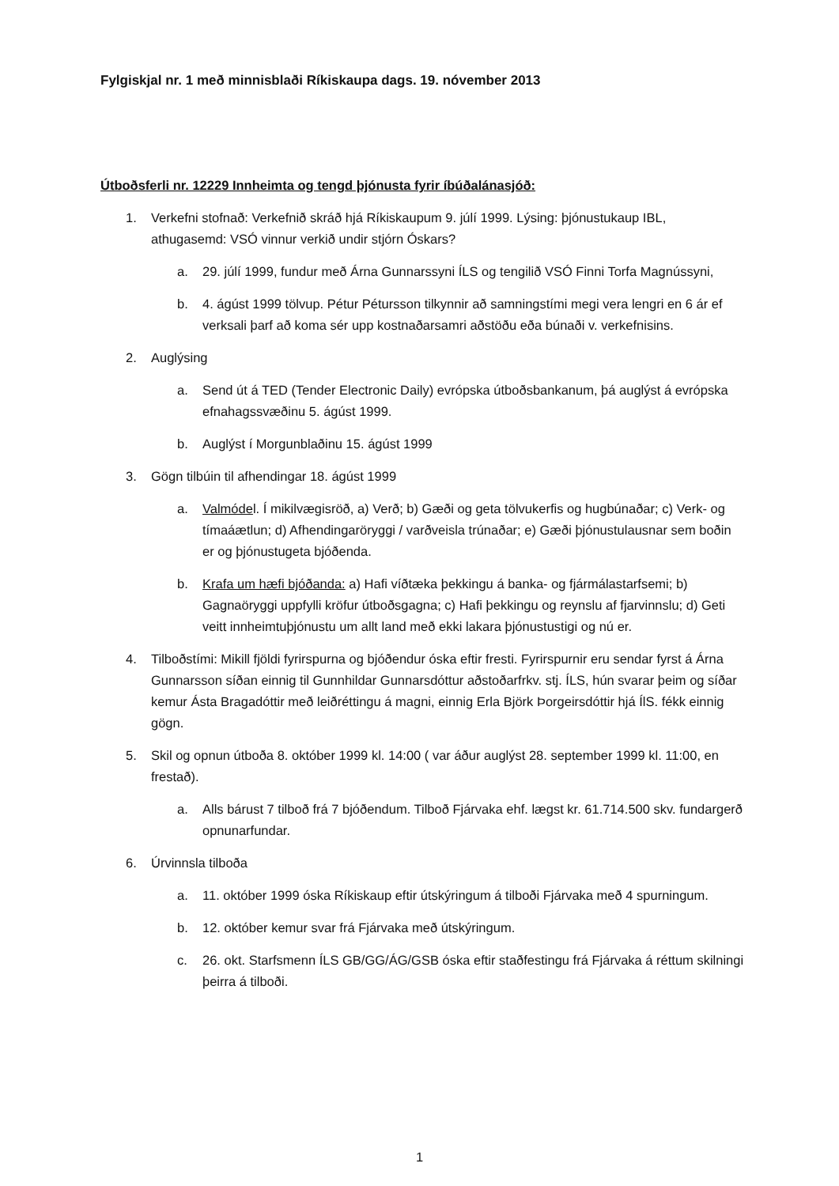Fylgiskjal nr. 1 með minnisblaði Ríkiskaupa dags. 19. nóvember 2013
Útboðsferli nr. 12229 Innheimta og tengd þjónusta fyrir íbúðalánasjóð:
1. Verkefni stofnað: Verkefnið skráð hjá Ríkiskaupum 9. júlí 1999. Lýsing: þjónustukaup IBL, athugasemd: VSÓ vinnur verkið undir stjórn Óskars?
a. 29. júlí 1999, fundur með Árna Gunnarssyni ÍLS og tengilið VSÓ Finni Torfa Magnússyni,
b. 4. ágúst 1999 tölvup. Pétur Pétursson tilkynnir að samningstími megi vera lengri en 6 ár ef verksali þarf að koma sér upp kostnaðarsamri aðstöðu eða búnaði v. verkefnisins.
2. Auglýsing
a. Send út á TED (Tender Electronic Daily) evrópska útboðsbankanum, þá auglýst á evrópska efnahagssvæðinu 5. ágúst 1999.
b. Auglýst í Morgunblaðinu 15. ágúst 1999
3. Gögn tilbúin til afhendingar 18. ágúst 1999
a. Valmódel. Í mikilvægisröð, a) Verð; b) Gæði og geta tölvukerfis og hugbúnaðar; c) Verk- og tímaáætlun; d) Afhendingaröryggi / varðveisla trúnaðar; e) Gæði þjónustulausnar sem boðin er og þjónustugeta bjóðenda.
b. Krafa um hæfi bjóðanda: a) Hafi víðtæka þekkingu á banka- og fjármálastarfsemi; b) Gagnaöryggi uppfylli kröfur útboðsgagna; c) Hafi þekkingu og reynslu af fjarvinnslu; d) Geti veitt innheimtuþjónustu um allt land með ekki lakara þjónustustigi og nú er.
4. Tilboðstími: Mikill fjöldi fyrirspurna og bjóðendur óska eftir fresti. Fyrirspurnir eru sendar fyrst á Árna Gunnarsson síðan einnig til Gunnhildar Gunnarsdóttur aðstoðarfrkv. stj. ÍLS, hún svarar þeim og síðar kemur Ásta Bragadóttir með leiðréttingu á magni, einnig Erla Björk Þorgeirsdóttir hjá ÍlS. fékk einnig gögn.
5. Skil og opnun útboða 8. október 1999 kl. 14:00 ( var áður auglýst 28. september 1999 kl. 11:00, en frestað).
a. Alls bárust 7 tilboð frá 7 bjóðendum. Tilboð Fjárvaka ehf. lægst kr. 61.714.500 skv. fundargerð opnunarfundar.
6. Úrvinnsla tilboða
a. 11. október 1999 óska Ríkiskaup eftir útskýringum á tilboði Fjárvaka með 4 spurningum.
b. 12. október kemur svar frá Fjárvaka með útskýringum.
c. 26. okt. Starfsmenn ÍLS GB/GG/ÁG/GSB óska eftir staðfestingu frá Fjárvaka á réttum skilningi þeirra á tilboði.
1